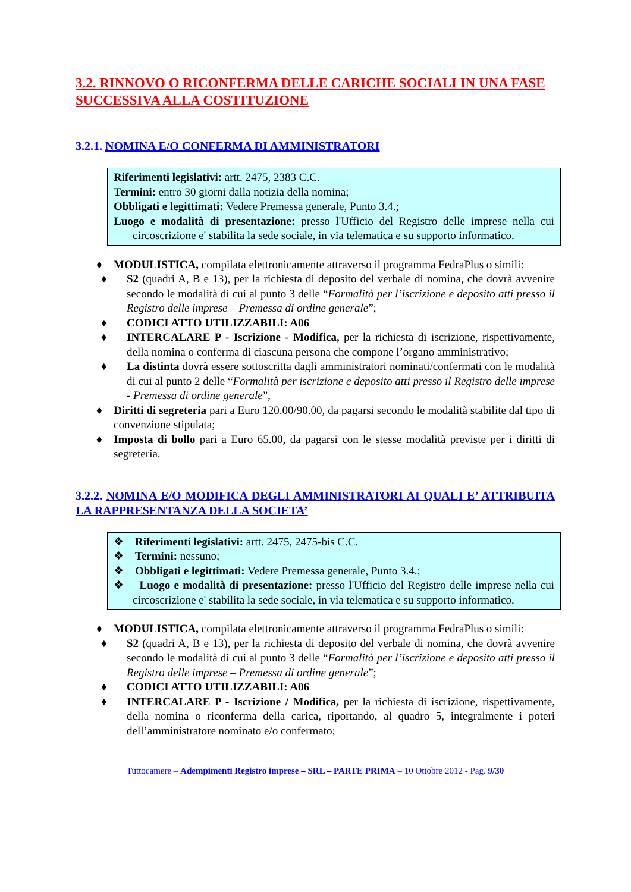3.2. RINNOVO O RICONFERMA DELLE CARICHE SOCIALI IN UNA FASE SUCCESSIVA ALLA COSTITUZIONE
3.2.1. NOMINA E/O CONFERMA DI AMMINISTRATORI
Riferimenti legislativi: artt. 2475, 2383 C.C.
Termini: entro 30 giorni dalla notizia della nomina;
Obbligati e legittimati: Vedere Premessa generale, Punto 3.4.;
Luogo e modalità di presentazione: presso l'Ufficio del Registro delle imprese nella cui circoscrizione e' stabilita la sede sociale, in via telematica e su supporto informatico.
♦ MODULISTICA, compilata elettronicamente attraverso il programma FedraPlus o simili:
♦ S2 (quadri A, B e 13), per la richiesta di deposito del verbale di nomina, che dovrà avvenire secondo le modalità di cui al punto 3 delle “Formalità per l’iscrizione e deposito atti presso il Registro delle imprese – Premessa di ordine generale”;
♦ CODICI ATTO UTILIZZABILI: A06
♦ INTERCALARE P - Iscrizione - Modifica, per la richiesta di iscrizione, rispettivamente, della nomina o conferma di ciascuna persona che compone l’organo amministrativo;
♦ La distinta dovrà essere sottoscritta dagli amministratori nominati/confermati con le modalità di cui al punto 2 delle “Formalità per iscrizione e deposito atti presso il Registro delle imprese - Premessa di ordine generale”,
♦ Diritti di segreteria pari a Euro 120.00/90.00, da pagarsi secondo le modalità stabilite dal tipo di convenzione stipulata;
♦ Imposta di bollo pari a Euro 65.00, da pagarsi con le stesse modalità previste per i diritti di segreteria.
3.2.2. NOMINA E/O MODIFICA DEGLI AMMINISTRATORI AI QUALI E’ ATTRIBUITA LA RAPPRESENTANZA DELLA SOCIETA’
❖ Riferimenti legislativi: artt. 2475, 2475-bis C.C.
❖ Termini: nessuno;
❖ Obbligati e legittimati: Vedere Premessa generale, Punto 3.4.;
❖ Luogo e modalità di presentazione: presso l'Ufficio del Registro delle imprese nella cui circoscrizione e' stabilita la sede sociale, in via telematica e su supporto informatico.
♦ MODULISTICA, compilata elettronicamente attraverso il programma FedraPlus o simili:
♦ S2 (quadri A, B e 13), per la richiesta di deposito del verbale di nomina, che dovrà avvenire secondo le modalità di cui al punto 3 delle “Formalità per l’iscrizione e deposito atti presso il Registro delle imprese – Premessa di ordine generale”;
♦ CODICI ATTO UTILIZZABILI: A06
♦ INTERCALARE P - Iscrizione / Modifica, per la richiesta di iscrizione, rispettivamente, della nomina o riconferma della carica, riportando, al quadro 5, integralmente i poteri dell’amministratore nominato e/o confermato;
Tuttocamere – Adempimenti Registro imprese – SRL – PARTE PRIMA – 10 Ottobre 2012 - Pag. 9/30